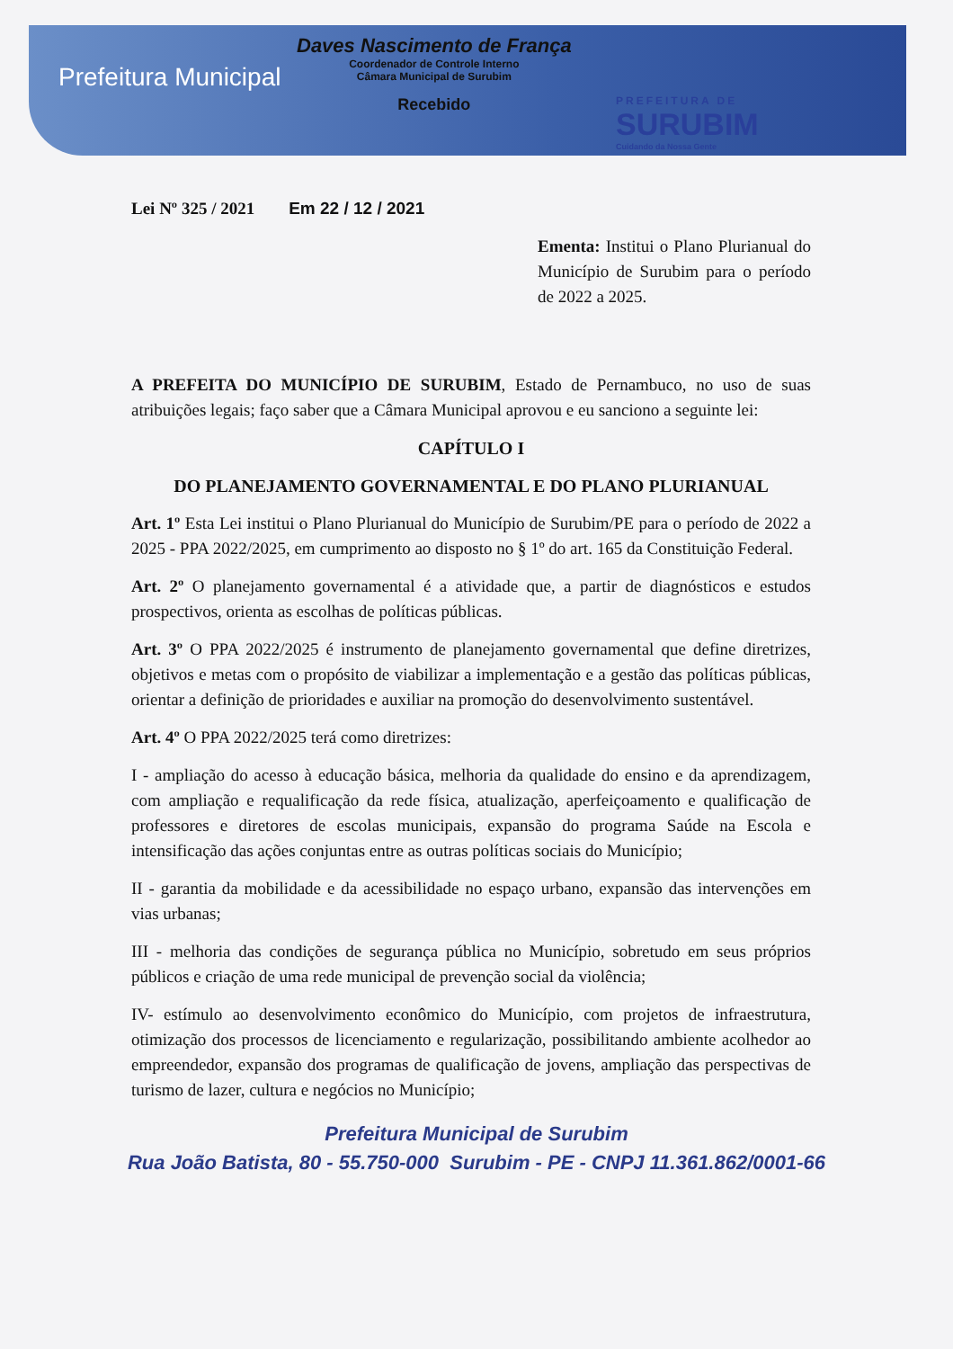Prefeitura Municipal
Daves Nascimento de França
Coordenador de Controle Interno
Câmara Municipal de Surubim
Recebido
PREFEITURA DE
SURUBIM
Cuidando da Nossa Gente
Lei Nº 325 / 2021 Em 22 / 12 / 2021
Ementa: Institui o Plano Plurianual do Município de Surubim para o período de 2022 a 2025.
A PREFEITA DO MUNICÍPIO DE SURUBIM, Estado de Pernambuco, no uso de suas atribuições legais; faço saber que a Câmara Municipal aprovou e eu sanciono a seguinte lei:
CAPÍTULO I
DO PLANEJAMENTO GOVERNAMENTAL E DO PLANO PLURIANUAL
Art. 1º Esta Lei institui o Plano Plurianual do Município de Surubim/PE para o período de 2022 a 2025 - PPA 2022/2025, em cumprimento ao disposto no § 1º do art. 165 da Constituição Federal.
Art. 2º O planejamento governamental é a atividade que, a partir de diagnósticos e estudos prospectivos, orienta as escolhas de políticas públicas.
Art. 3º O PPA 2022/2025 é instrumento de planejamento governamental que define diretrizes, objetivos e metas com o propósito de viabilizar a implementação e a gestão das políticas públicas, orientar a definição de prioridades e auxiliar na promoção do desenvolvimento sustentável.
Art. 4º O PPA 2022/2025 terá como diretrizes:
I - ampliação do acesso à educação básica, melhoria da qualidade do ensino e da aprendizagem, com ampliação e requalificação da rede física, atualização, aperfeiçoamento e qualificação de professores e diretores de escolas municipais, expansão do programa Saúde na Escola e intensificação das ações conjuntas entre as outras políticas sociais do Município;
II - garantia da mobilidade e da acessibilidade no espaço urbano, expansão das intervenções em vias urbanas;
III - melhoria das condições de segurança pública no Município, sobretudo em seus próprios públicos e criação de uma rede municipal de prevenção social da violência;
IV- estímulo ao desenvolvimento econômico do Município, com projetos de infraestrutura, otimização dos processos de licenciamento e regularização, possibilitando ambiente acolhedor ao empreendedor, expansão dos programas de qualificação de jovens, ampliação das perspectivas de turismo de lazer, cultura e negócios no Município;
Prefeitura Municipal de Surubim
Rua João Batista, 80 - 55.750-000 Surubim - PE - CNPJ 11.361.862/0001-66